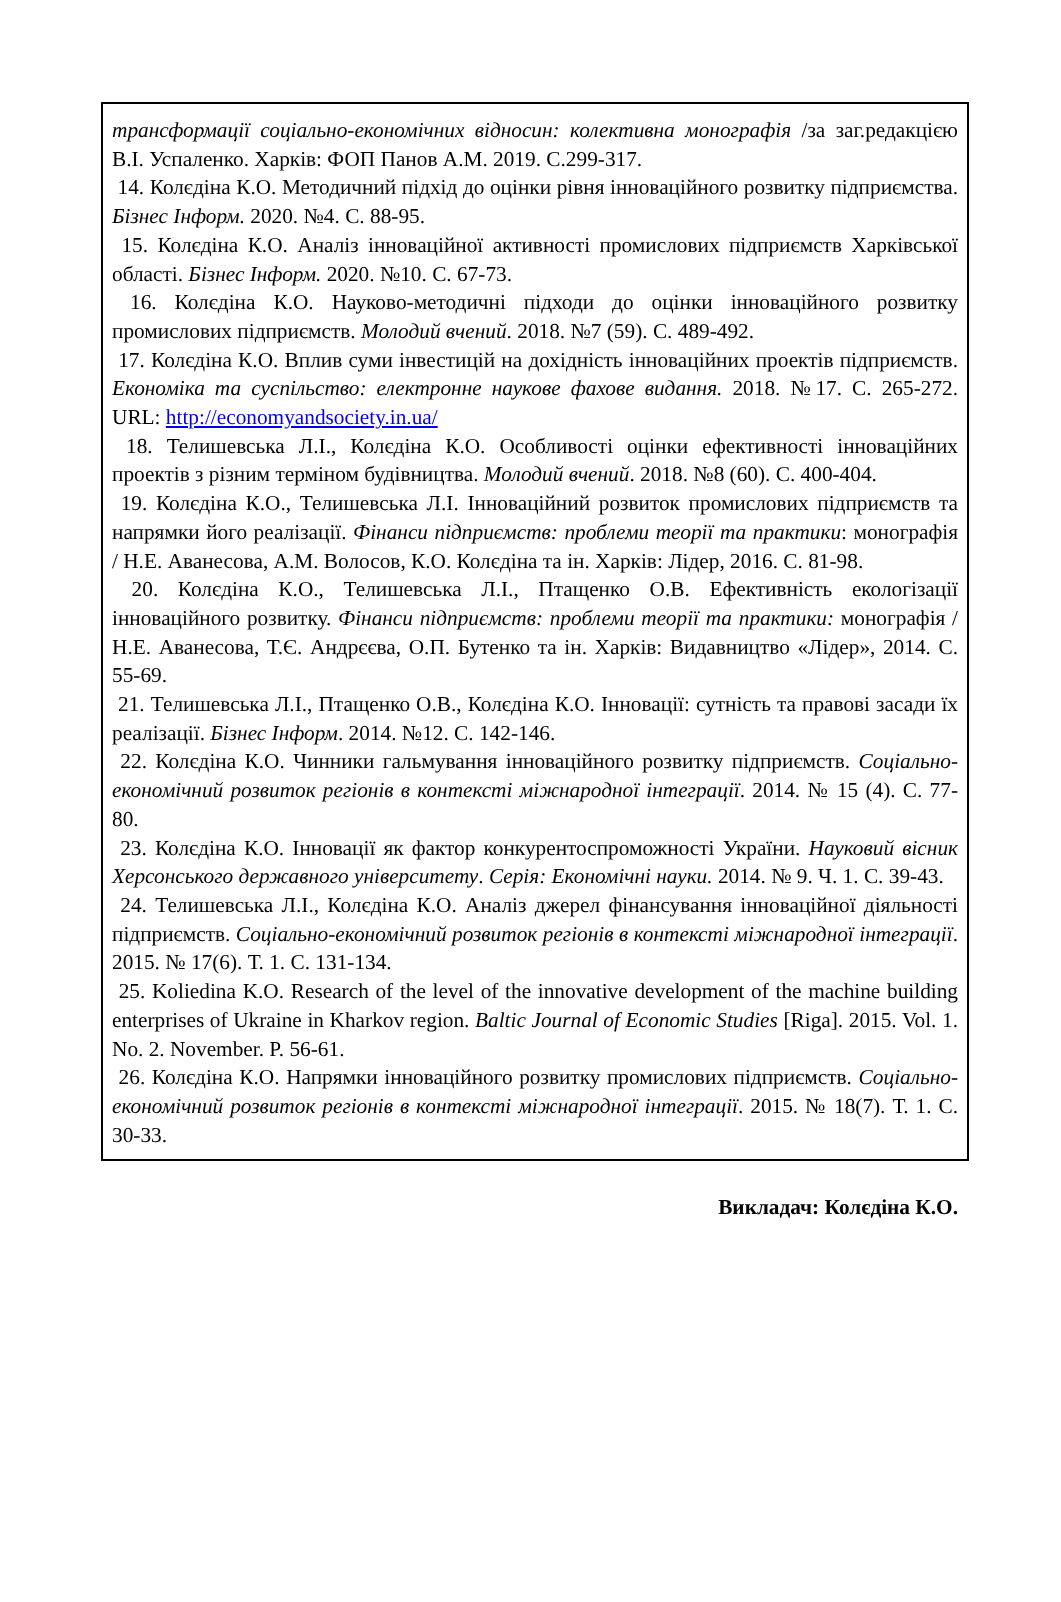трансформації соціально-економічних відносин: колективна монографія /за заг.редакцією В.І. Успаленко. Харків: ФОП Панов А.М. 2019. С.299-317.
14. Колєдіна К.О. Методичний підхід до оцінки рівня інноваційного розвитку підприємства. Бізнес Інформ. 2020. №4. С. 88-95.
15. Колєдіна К.О. Аналіз інноваційної активності промислових підприємств Харківської області. Бізнес Інформ. 2020. №10. С. 67-73.
16. Колєдіна К.О. Науково-методичні підходи до оцінки інноваційного розвитку промислових підприємств. Молодий вчений. 2018. №7 (59). С. 489-492.
17. Колєдіна К.О. Вплив суми інвестицій на дохідність інноваційних проектів підприємств. Економіка та суспільство: електронне наукове фахове видання. 2018. №17. С. 265-272. URL: http://economyandsociety.in.ua/
18. Телишевська Л.І., Колєдіна К.О. Особливості оцінки ефективності інноваційних проектів з різним терміном будівництва. Молодий вчений. 2018. №8 (60). С. 400-404.
19. Колєдіна К.О., Телишевська Л.І. Інноваційний розвиток промислових підприємств та напрямки його реалізації. Фінанси підприємств: проблеми теорії та практики: монографія / Н.Е. Аванесова, А.М. Волосов, К.О. Колєдіна та ін. Харків: Лідер, 2016. С. 81-98.
20. Колєдіна К.О., Телишевська Л.І., Птащенко О.В. Ефективність екологізації інноваційного розвитку. Фінанси підприємств: проблеми теорії та практики: монографія / Н.Е. Аванесова, Т.Є. Андрєєва, О.П. Бутенко та ін. Харків: Видавництво «Лідер», 2014. С. 55-69.
21. Телишевська Л.І., Птащенко О.В., Колєдіна К.О. Інновації: сутність та правові засади їх реалізації. Бізнес Інформ. 2014. №12. С. 142-146.
22. Колєдіна К.О. Чинники гальмування інноваційного розвитку підприємств. Соціально-економічний розвиток регіонів в контексті міжнародної інтеграції. 2014. № 15 (4). С. 77-80.
23. Колєдіна К.О. Інновації як фактор конкурентоспроможності України. Науковий вісник Херсонського державного університету. Серія: Економічні науки. 2014. № 9. Ч. 1. С. 39-43.
24. Телишевська Л.І., Колєдіна К.О. Аналіз джерел фінансування інноваційної діяльності підприємств. Соціально-економічний розвиток регіонів в контексті міжнародної інтеграції. 2015. № 17(6). Т. 1. С. 131-134.
25. Koliedina K.O. Research of the level of the innovative development of the machine building enterprises of Ukraine in Kharkov region. Baltic Journal of Economic Studies [Riga]. 2015. Vol. 1. No. 2. November. P. 56-61.
26. Колєдіна К.О. Напрямки інноваційного розвитку промислових підприємств. Соціально-економічний розвиток регіонів в контексті міжнародної інтеграції. 2015. № 18(7). Т. 1. С. 30-33.
Викладач: Колєдіна К.О.